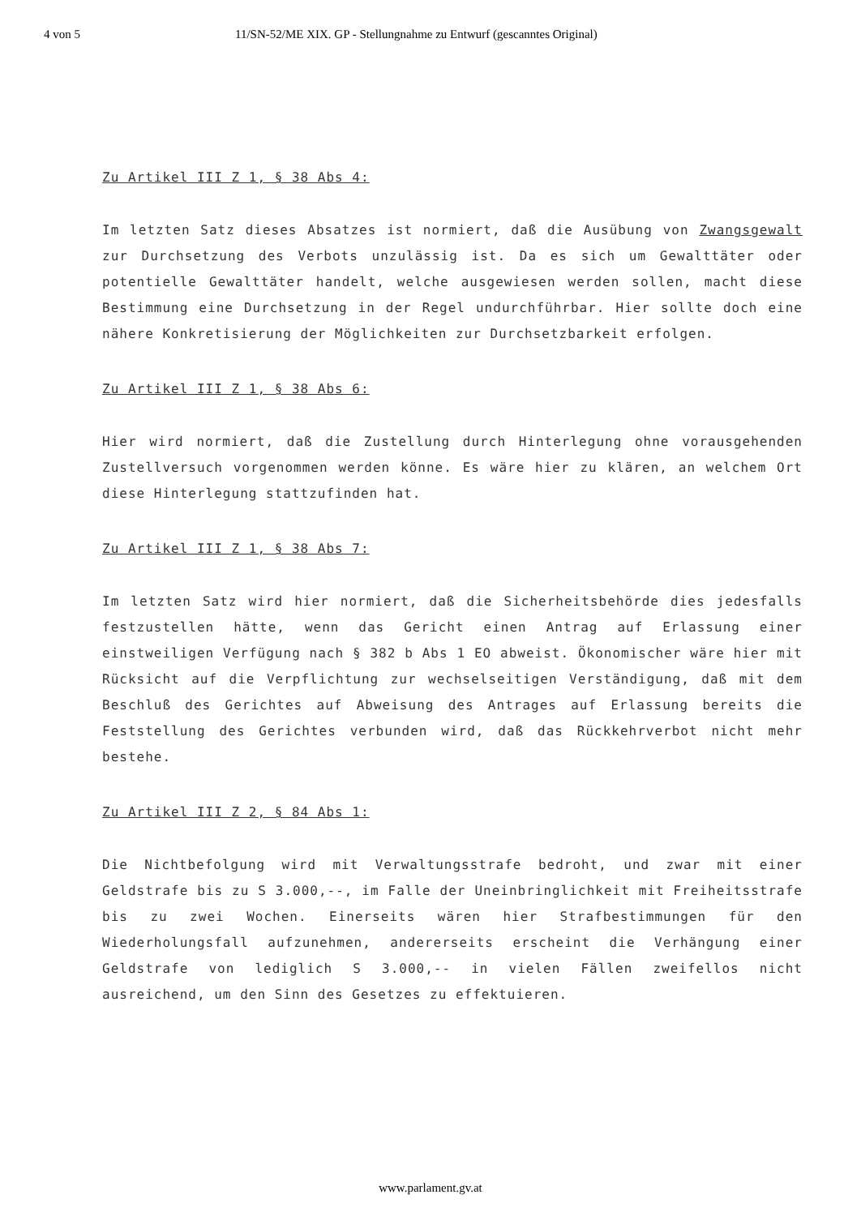4 von 5 11/SN-52/ME XIX. GP - Stellungnahme zu Entwurf (gescanntes Original)
Zu Artikel III Z 1, § 38 Abs 4:
Im letzten Satz dieses Absatzes ist normiert, daß die Ausübung von Zwangsgewalt zur Durchsetzung des Verbots unzulässig ist. Da es sich um Gewalttäter oder potentielle Gewalttäter handelt, welche ausgewiesen werden sollen, macht diese Bestimmung eine Durchsetzung in der Regel undurchführbar. Hier sollte doch eine nähere Konkretisierung der Möglichkeiten zur Durchsetzbarkeit erfolgen.
Zu Artikel III Z 1, § 38 Abs 6:
Hier wird normiert, daß die Zustellung durch Hinterlegung ohne vorausgehenden Zustellversuch vorgenommen werden könne. Es wäre hier zu klären, an welchem Ort diese Hinterlegung stattzufinden hat.
Zu Artikel III Z 1, § 38 Abs 7:
Im letzten Satz wird hier normiert, daß die Sicherheitsbehörde dies jedesfalls festzustellen hätte, wenn das Gericht einen Antrag auf Erlassung einer einstweiligen Verfügung nach § 382 b Abs 1 EO abweist. Ökonomischer wäre hier mit Rücksicht auf die Verpflichtung zur wechselseitigen Verständigung, daß mit dem Beschluß des Gerichtes auf Abweisung des Antrages auf Erlassung bereits die Feststellung des Gerichtes verbunden wird, daß das Rückkehrverbot nicht mehr bestehe.
Zu Artikel III Z 2, § 84 Abs 1:
Die Nichtbefolgung wird mit Verwaltungsstrafe bedroht, und zwar mit einer Geldstrafe bis zu S 3.000,--, im Falle der Uneinbringlichkeit mit Freiheitsstrafe bis zu zwei Wochen. Einerseits wären hier Strafbestimmungen für den Wiederholungsfall aufzunehmen, andererseits erscheint die Verhängung einer Geldstrafe von lediglich S 3.000,-- in vielen Fällen zweifellos nicht ausreichend, um den Sinn des Gesetzes zu effektuieren.
www.parlament.gv.at